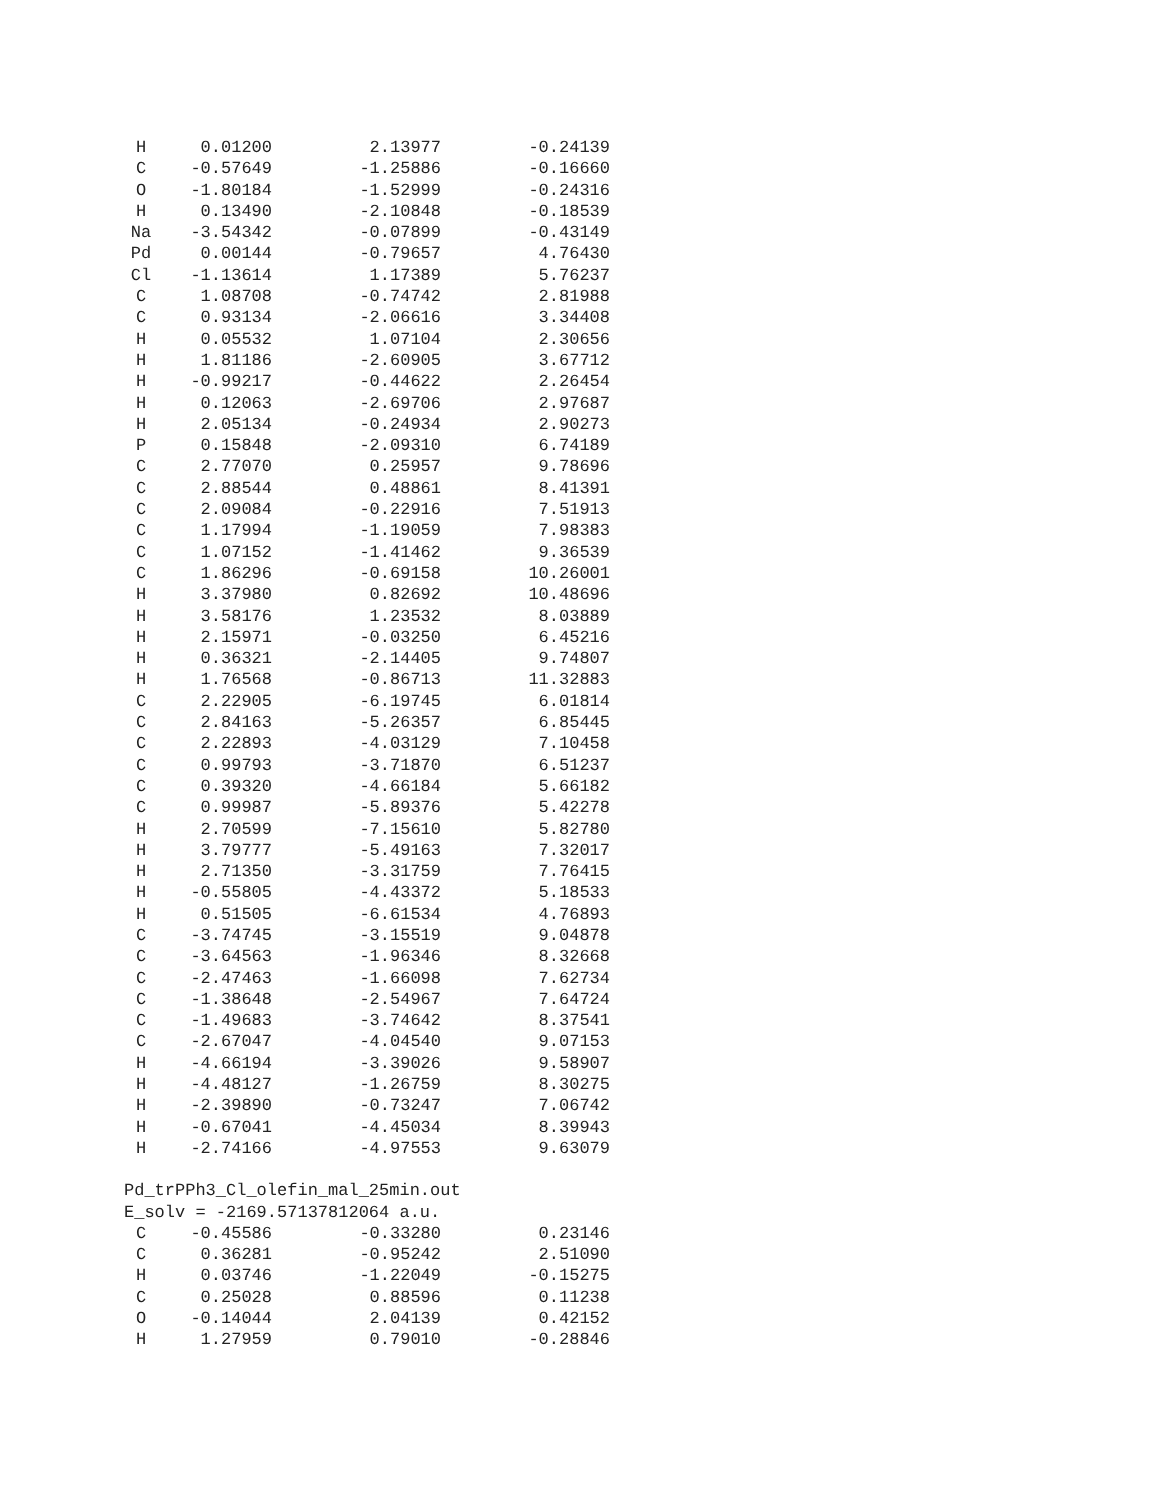| H | 0.01200 | 2.13977 | -0.24139 |
| C | -0.57649 | -1.25886 | -0.16660 |
| O | -1.80184 | -1.52999 | -0.24316 |
| H | 0.13490 | -2.10848 | -0.18539 |
| Na | -3.54342 | -0.07899 | -0.43149 |
| Pd | 0.00144 | -0.79657 | 4.76430 |
| Cl | -1.13614 | 1.17389 | 5.76237 |
| C | 1.08708 | -0.74742 | 2.81988 |
| C | 0.93134 | -2.06616 | 3.34408 |
| H | 0.05532 | 1.07104 | 2.30656 |
| H | 1.81186 | -2.60905 | 3.67712 |
| H | -0.99217 | -0.44622 | 2.26454 |
| H | 0.12063 | -2.69706 | 2.97687 |
| H | 2.05134 | -0.24934 | 2.90273 |
| P | 0.15848 | -2.09310 | 6.74189 |
| C | 2.77070 | 0.25957 | 9.78696 |
| C | 2.88544 | 0.48861 | 8.41391 |
| C | 2.09084 | -0.22916 | 7.51913 |
| C | 1.17994 | -1.19059 | 7.98383 |
| C | 1.07152 | -1.41462 | 9.36539 |
| C | 1.86296 | -0.69158 | 10.26001 |
| H | 3.37980 | 0.82692 | 10.48696 |
| H | 3.58176 | 1.23532 | 8.03889 |
| H | 2.15971 | -0.03250 | 6.45216 |
| H | 0.36321 | -2.14405 | 9.74807 |
| H | 1.76568 | -0.86713 | 11.32883 |
| C | 2.22905 | -6.19745 | 6.01814 |
| C | 2.84163 | -5.26357 | 6.85445 |
| C | 2.22893 | -4.03129 | 7.10458 |
| C | 0.99793 | -3.71870 | 6.51237 |
| C | 0.39320 | -4.66184 | 5.66182 |
| C | 0.99987 | -5.89376 | 5.42278 |
| H | 2.70599 | -7.15610 | 5.82780 |
| H | 3.79777 | -5.49163 | 7.32017 |
| H | 2.71350 | -3.31759 | 7.76415 |
| H | -0.55805 | -4.43372 | 5.18533 |
| H | 0.51505 | -6.61534 | 4.76893 |
| C | -3.74745 | -3.15519 | 9.04878 |
| C | -3.64563 | -1.96346 | 8.32668 |
| C | -2.47463 | -1.66098 | 7.62734 |
| C | -1.38648 | -2.54967 | 7.64724 |
| C | -1.49683 | -3.74642 | 8.37541 |
| C | -2.67047 | -4.04540 | 9.07153 |
| H | -4.66194 | -3.39026 | 9.58907 |
| H | -4.48127 | -1.26759 | 8.30275 |
| H | -2.39890 | -0.73247 | 7.06742 |
| H | -0.67041 | -4.45034 | 8.39943 |
| H | -2.74166 | -4.97553 | 9.63079 |
Pd_trPPh3_Cl_olefin_mal_25min.out
E_solv = -2169.57137812064 a.u.
| C | -0.45586 | -0.33280 | 0.23146 |
| C | 0.36281 | -0.95242 | 2.51090 |
| H | 0.03746 | -1.22049 | -0.15275 |
| C | 0.25028 | 0.88596 | 0.11238 |
| O | -0.14044 | 2.04139 | 0.42152 |
| H | 1.27959 | 0.79010 | -0.28846 |